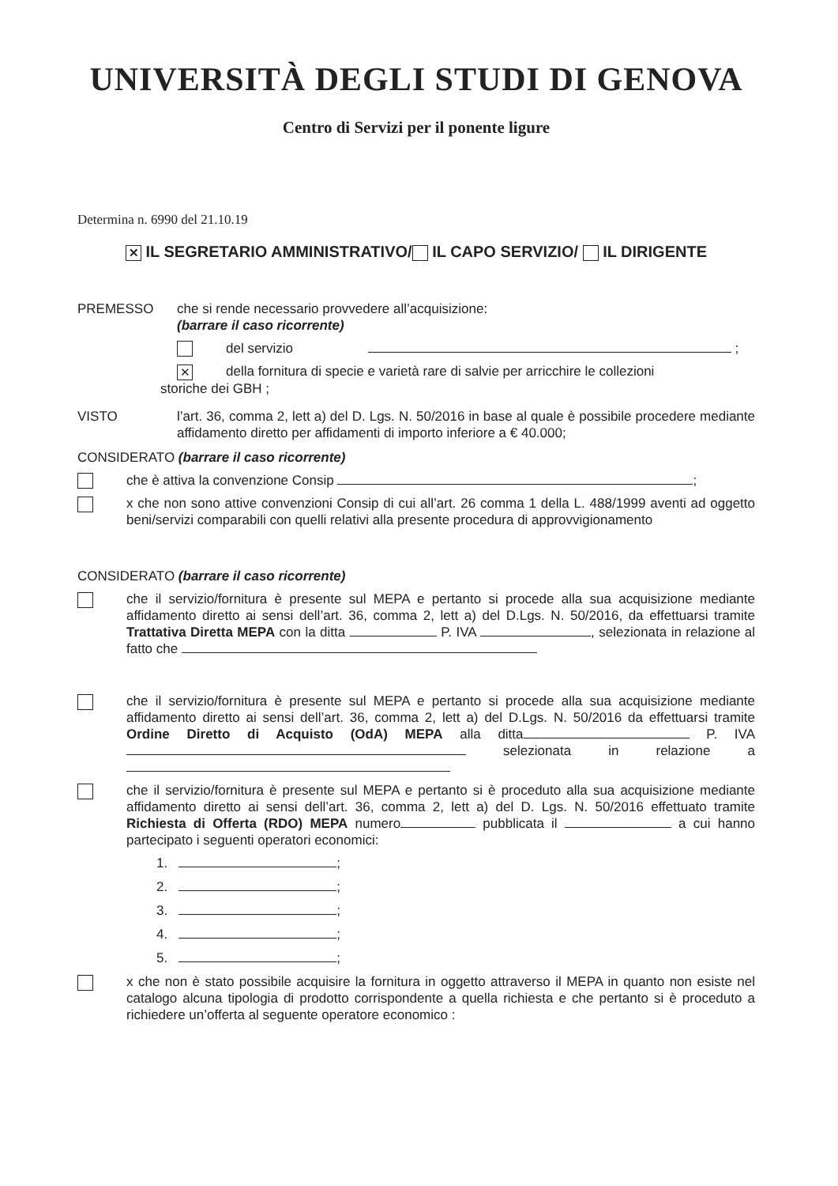UNIVERSITÀ DEGLI STUDI DI GENOVA
Centro di Servizi per il ponente ligure
Determina n. 6990 del 21.10.19
✕ IL SEGRETARIO AMMINISTRATIVO/ IL CAPO SERVIZIO/ IL DIRIGENTE
PREMESSO che si rende necessario provvedere all’acquisizione:
(barrare il caso ricorrente)
del servizio ;
✕
della fornitura di specie e varietà rare di salvie per arricchire le collezioni
storiche dei GBH ;
VISTO l’art. 36, comma 2, lett a) del D. Lgs. N. 50/2016 in base al quale è possibile procedere mediante affidamento diretto per affidamenti di importo inferiore a € 40.000;
CONSIDERATO (barrare il caso ricorrente)
che è attiva la convenzione Consip ;
x che non sono attive convenzioni Consip di cui all’art. 26 comma 1 della L. 488/1999 aventi ad oggetto beni/servizi comparabili con quelli relativi alla presente procedura di approvvigionamento
CONSIDERATO (barrare il caso ricorrente)
che il servizio/fornitura è presente sul MEPA e pertanto si procede alla sua acquisizione mediante affidamento diretto ai sensi dell’art. 36, comma 2, lett a) del D.Lgs. N. 50/2016, da effettuarsi tramite Trattativa Diretta MEPA con la ditta P. IVA , selezionata in relazione al fatto che
che il servizio/fornitura è presente sul MEPA e pertanto si procede alla sua acquisizione mediante affidamento diretto ai sensi dell’art. 36, comma 2, lett a) del D.Lgs. N. 50/2016 da effettuarsi tramite Ordine Diretto di Acquisto (OdA) MEPA alla ditta P. IVA selezionata in relazione a
che il servizio/fornitura è presente sul MEPA e pertanto si è proceduto alla sua acquisizione mediante affidamento diretto ai sensi dell’art. 36, comma 2, lett a) del D. Lgs. N. 50/2016 effettuato tramite Richiesta di Offerta (RDO) MEPA numero pubblicata il a cui hanno partecipato i seguenti operatori economici:
1. ;
2. ;
3. ;
4. ;
5. ;
x che non è stato possibile acquisire la fornitura in oggetto attraverso il MEPA in quanto non esiste nel catalogo alcuna tipologia di prodotto corrispondente a quella richiesta e che pertanto si è proceduto a richiedere un’offerta al seguente operatore economico :